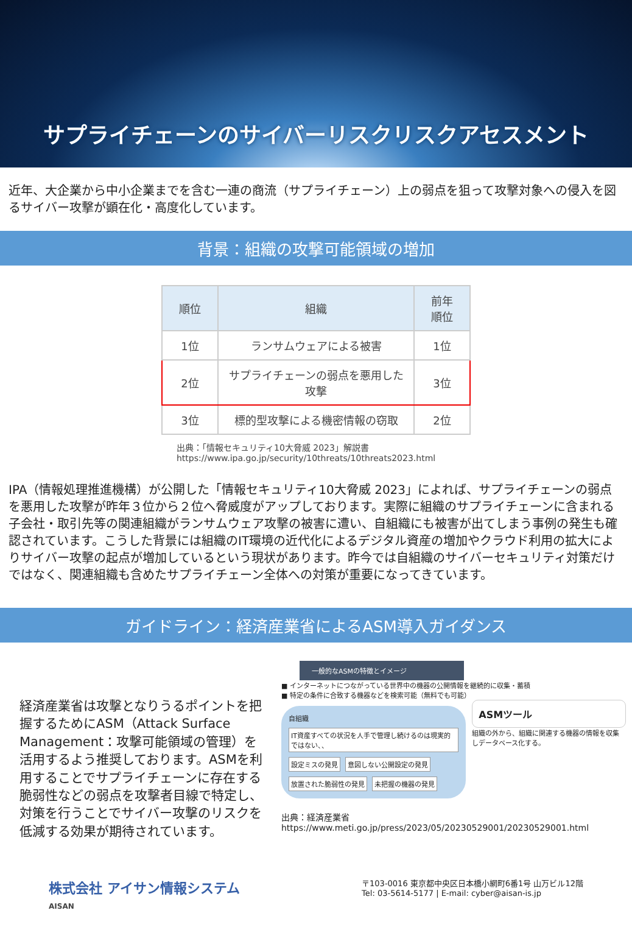サプライチェーンのサイバーリスクリスクアセスメント
近年、大企業から中小企業までを含む一連の商流（サプライチェーン）上の弱点を狙って攻撃対象への侵入を図るサイバー攻撃が顕在化・高度化しています。
背景：組織の攻撃可能領域の増加
| 順位 | 組織 | 前年 順位 |
| --- | --- | --- |
| 1位 | ランサムウェアによる被害 | 1位 |
| 2位 | サプライチェーンの弱点を悪用した攻撃 | 3位 |
| 3位 | 標的型攻撃による機密情報の窃取 | 2位 |
出典：「情報セキュリティ10大脅威 2023」解説書
https://www.ipa.go.jp/security/10threats/10threats2023.html
IPA（情報処理推進機構）が公開した「情報セキュリティ10大脅威 2023」によれば、サプライチェーンの弱点を悪用した攻撃が昨年３位から２位へ脅威度がアップしております。実際に組織のサプライチェーンに含まれる子会社・取引先等の関連組織がランサムウェア攻撃の被害に遭い、自組織にも被害が出てしまう事例の発生も確認されています。こうした背景には組織のIT環境の近代化によるデジタル資産の増加やクラウド利用の拡大によりサイバー攻撃の起点が増加しているという現状があります。昨今では自組織のサイバーセキュリティ対策だけではなく、関連組織も含めたサプライチェーン全体への対策が重要になってきています。
ガイドライン：経済産業省によるASM導入ガイダンス
経済産業省は攻撃となりうるポイントを把握するためにASM（Attack Surface Management：攻撃可能領域の管理）を活用するよう推奨しております。ASMを利用することでサプライチェーンに存在する脆弱性などの弱点を攻撃者目線で特定し、対策を行うことでサイバー攻撃のリスクを低減する効果が期待されています。
一般的なASMの特徴とイメージ
■ インターネットにつながっている世界中の機器の公開情報を継続的に収集・蓄積
■ 特定の条件に合致する機器などを検索可能（無料でも可能）
自組織 IT資産すべての状況を人手で管理し続けるのは現実的ではない、、 設定ミスの発見 意図しない公開設定の発見 放置された脆弱性の発見 未把握の機器の発見
ASMツール
組織の外から、組織に関連する機器の情報を収集しデータベース化する。
出典：経済産業省
https://www.meti.go.jp/press/2023/05/20230529001/20230529001.html
株式会社 アイサン情報システム
AISAN
〒103-0016 東京都中央区日本橋小網町6番1号 山万ビル12階
Tel: 03-5614-5177 | E-mail: cyber@aisan-is.jp